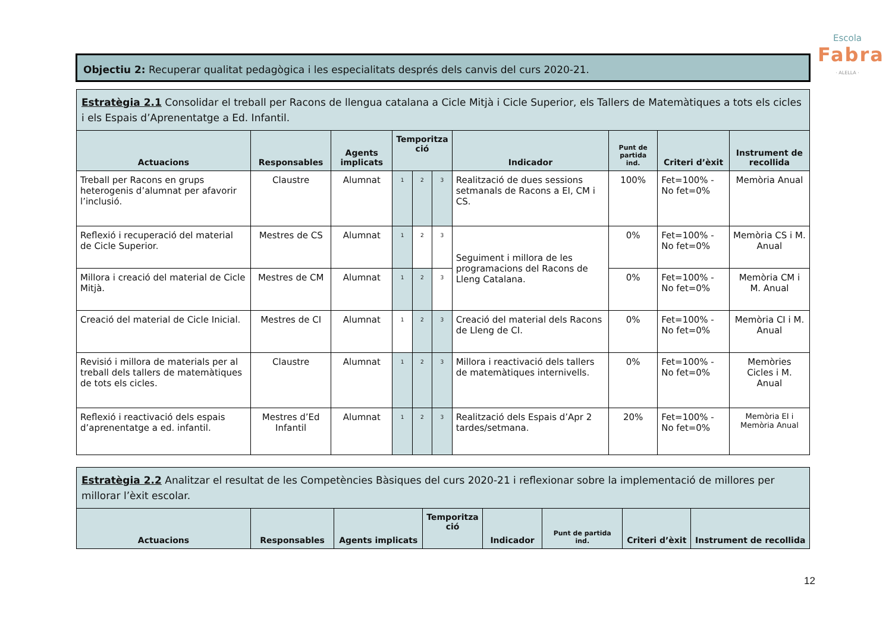Escola
Fabra
· ALELLA ·
Objectiu 2: Recuperar qualitat pedagògica i les especialitats després dels canvis del curs 2020-21.
| Estratègia 2.1 Consolidar el treball per Racons de llengua catalana a Cicle Mitjà i Cicle Superior, els Tallers de Matemàtiques a tots els cicles i els Espais d’Aprenentatge a Ed. Infantil. | | | | | | | | | |
| Actuacions | Responsables | Agents implicats | Temporitza ció | | | Indicador | Punt de partida ind. | Criteri d’èxit | Instrument de recollida |
| Treball per Racons en grups heterogenis d’alumnat per afavorir l’inclusió. | Claustre | Alumnat | 1 | 2 | 3 | Realització de dues sessions setmanals de Racons a EI, CM i CS. | 100% | Fet=100% - No fet=0% | Memòria Anual |
| Reflexió i recuperació del material de Cicle Superior. | Mestres de CS | Alumnat | 1 | 2 | 3 | Seguiment i millora de les programacions del Racons de Lleng Catalana. | 0% | Fet=100% - No fet=0% | Memòria CS i M. Anual |
| Millora i creació del material de Cicle Mitjà. | Mestres de CM | Alumnat | 1 | 2 | 3 | | 0% | Fet=100% - No fet=0% | Memòria CM i M. Anual |
| Creació del material de Cicle Inicial. | Mestres de CI | Alumnat | 1 | 2 | 3 | Creació del material dels Racons de Lleng de CI. | 0% | Fet=100% - No fet=0% | Memòria CI i M. Anual |
| Revisió i millora de materials per al treball dels tallers de matemàtiques de tots els cicles. | Claustre | Alumnat | 1 | 2 | 3 | Millora i reactivació dels tallers de matemàtiques internivells. | 0% | Fet=100% - No fet=0% | Memòries Cicles i M. Anual |
| Reflexió i reactivació dels espais d’aprenentatge a ed. infantil. | Mestres d’Ed Infantil | Alumnat | 1 | 2 | 3 | Realització dels Espais d’Apr 2 tardes/setmana. | 20% | Fet=100% - No fet=0% | Memòria EI i Memòria Anual |
| Estratègia 2.2 Analitzar el resultat de les Competències Bàsiques del curs 2020-21 i reflexionar sobre la implementació de millores per millorar l’èxit escolar. | | | | | | | |
| Actuacions | Responsables | Agents implicats | Temporitza ció | Indicador | Punt de partida ind. | Criteri d’èxit | Instrument de recollida |
12